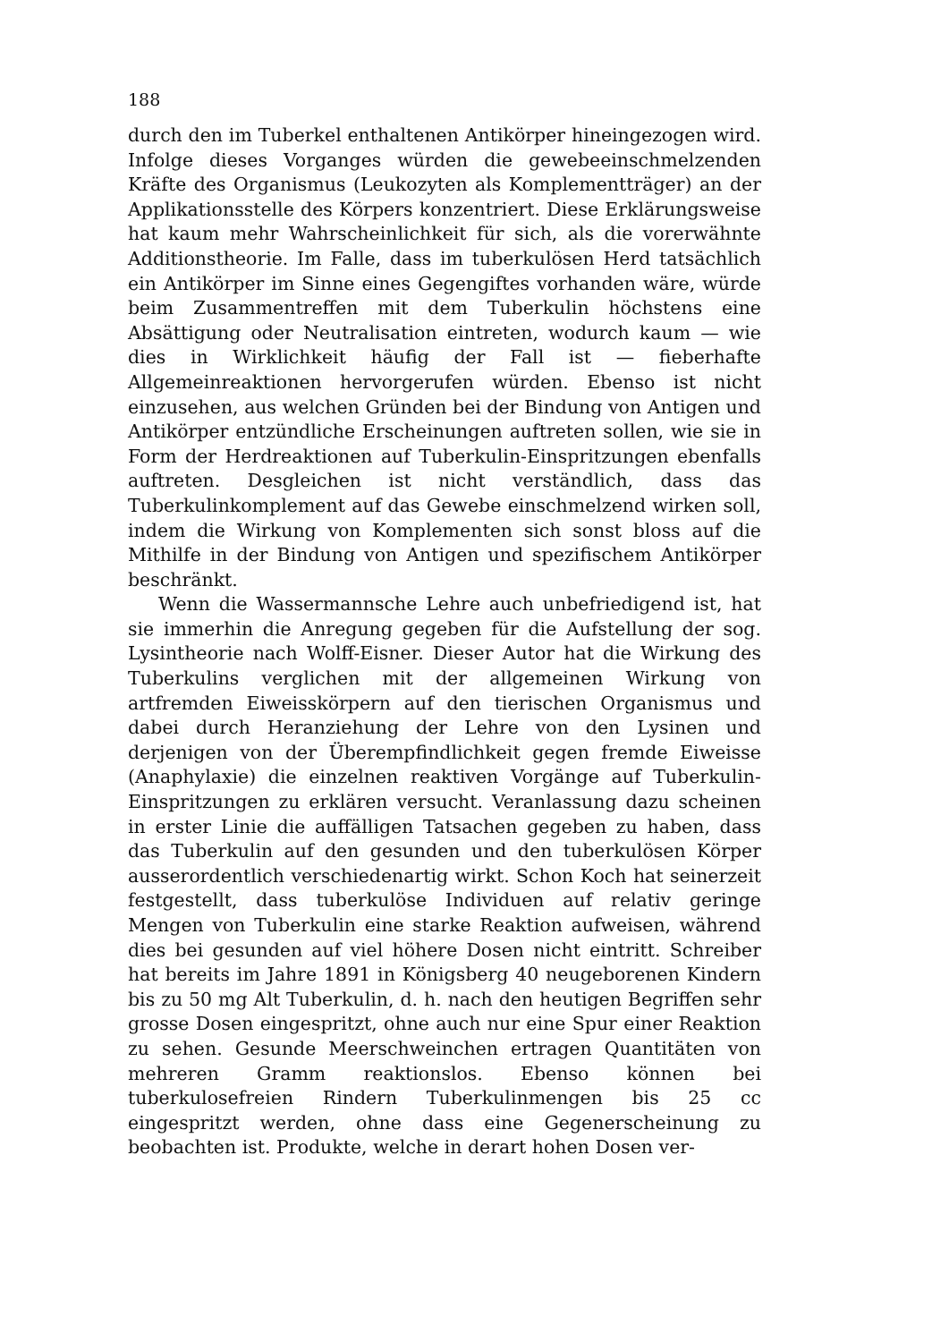188
durch den im Tuberkel enthaltenen Antikörper hineingezogen wird. Infolge dieses Vorganges würden die gewebeeinschmelzenden Kräfte des Organismus (Leukozyten als Komplementträger) an der Applikationsstelle des Körpers konzentriert. Diese Erklärungsweise hat kaum mehr Wahrscheinlichkeit für sich, als die vorerwähnte Additionstheorie. Im Falle, dass im tuberkulösen Herd tatsächlich ein Antikörper im Sinne eines Gegengiftes vorhanden wäre, würde beim Zusammentreffen mit dem Tuberkulin höchstens eine Absättigung oder Neutralisation eintreten, wodurch kaum — wie dies in Wirklichkeit häufig der Fall ist — fieberhafte Allgemeinreaktionen hervorgerufen würden. Ebenso ist nicht einzusehen, aus welchen Gründen bei der Bindung von Antigen und Antikörper entzündliche Erscheinungen auftreten sollen, wie sie in Form der Herdreaktionen auf Tuberkulin-Einspritzungen ebenfalls auftreten. Desgleichen ist nicht verständlich, dass das Tuberkulinkomplement auf das Gewebe einschmelzend wirken soll, indem die Wirkung von Komplementen sich sonst bloss auf die Mithilfe in der Bindung von Antigen und spezifischem Antikörper beschränkt.
Wenn die Wassermannsche Lehre auch unbefriedigend ist, hat sie immerhin die Anregung gegeben für die Aufstellung der sog. Lysintheorie nach Wolff-Eisner. Dieser Autor hat die Wirkung des Tuberkulins verglichen mit der allgemeinen Wirkung von artfremden Eiweisskörpern auf den tierischen Organismus und dabei durch Heranziehung der Lehre von den Lysinen und derjenigen von der Überempfindlichkeit gegen fremde Eiweisse (Anaphylaxie) die einzelnen reaktiven Vorgänge auf Tuberkulin-Einspritzungen zu erklären versucht. Veranlassung dazu scheinen in erster Linie die auffälligen Tatsachen gegeben zu haben, dass das Tuberkulin auf den gesunden und den tuberkulösen Körper ausserordentlich verschiedenartig wirkt. Schon Koch hat seinerzeit festgestellt, dass tuberkulöse Individuen auf relativ geringe Mengen von Tuberkulin eine starke Reaktion aufweisen, während dies bei gesunden auf viel höhere Dosen nicht eintritt. Schreiber hat bereits im Jahre 1891 in Königsberg 40 neugeborenen Kindern bis zu 50 mg Alt Tuberkulin, d. h. nach den heutigen Begriffen sehr grosse Dosen eingespritzt, ohne auch nur eine Spur einer Reaktion zu sehen. Gesunde Meerschweinchen ertragen Quantitäten von mehreren Gramm reaktionslos. Ebenso können bei tuberkulosefreien Rindern Tuberkulinmengen bis 25 cc eingespritzt werden, ohne dass eine Gegenerscheinung zu beobachten ist. Produkte, welche in derart hohen Dosen ver-